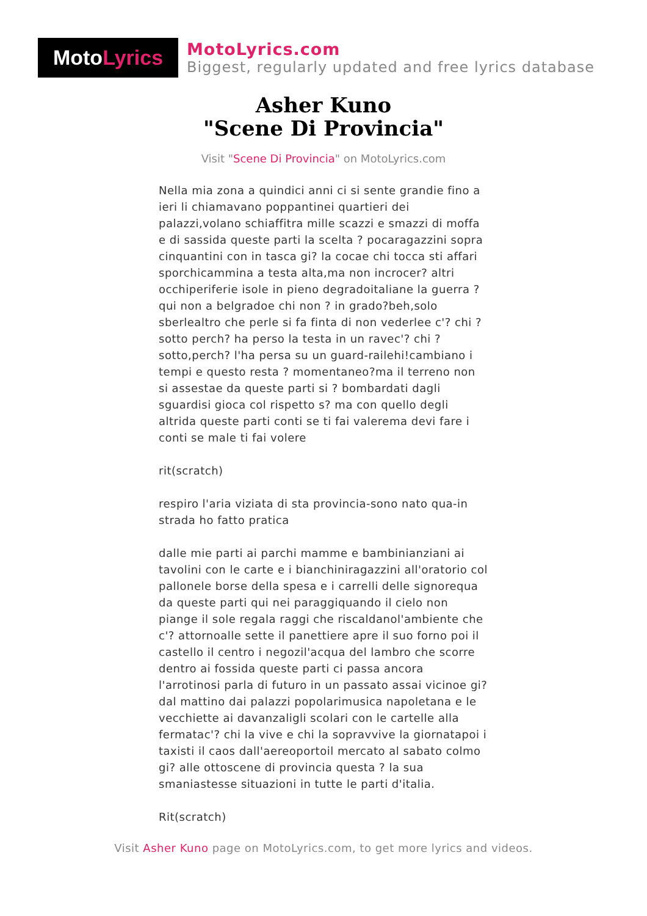Moto Lyrics
MotoLyrics.com
Biggest, regularly updated and free lyrics database
Asher Kuno
"Scene Di Provincia"
Visit "Scene Di Provincia" on MotoLyrics.com
Nella mia zona a quindici anni ci si sente grandie fino a ieri li chiamavano poppantinei quartieri dei palazzi,volano schiaffitra mille scazzi e smazzi di moffa e di sassida queste parti la scelta ? pocaragazzini sopra cinquantini con in tasca gi? la cocae chi tocca sti affari sporchicammina a testa alta,ma non incrocer? altri occhiperiferie isole in pieno degradoitaliane la guerra ? qui non a belgradoe chi non ? in grado?beh,solo sberlealtro che perle si fa finta di non vederlee c'? chi ? sotto perch? ha perso la testa in un ravec'? chi ? sotto,perch? l'ha persa su un guard-railehi!cambiano i tempi e questo resta ? momentaneo?ma il terreno non si assestae da queste parti si ? bombardati dagli sguardisi gioca col rispetto s? ma con quello degli altrida queste parti conti se ti fai valerema devi fare i conti se male ti fai volere
rit(scratch)
respiro l'aria viziata di sta provincia-sono nato qua-in strada ho fatto pratica
dalle mie parti ai parchi mamme e bambinianziani ai tavolini con le carte e i bianchiniragazzini all'oratorio col pallonele borse della spesa e i carrelli delle signorequa da queste parti qui nei paraggiquando il cielo non piange il sole regala raggi che riscaldanol'ambiente che c'? attornoalle sette il panettiere apre il suo forno poi il castello il centro i negozil'acqua del lambro che scorre dentro ai fossida queste parti ci passa ancora l'arrotinosi parla di futuro in un passato assai vicinoe gi? dal mattino dai palazzi popolarimusica napoletana e le vecchiette ai davanzaligli scolari con le cartelle alla fermatac'? chi la vive e chi la sopravvive la giornatapoi i taxisti il caos dall'aereoportoil mercato al sabato colmo gi? alle ottoscene di provincia questa ? la sua smaniastesse situazioni in tutte le parti d'italia.
Rit(scratch)
Visit Asher Kuno page on MotoLyrics.com, to get more lyrics and videos.